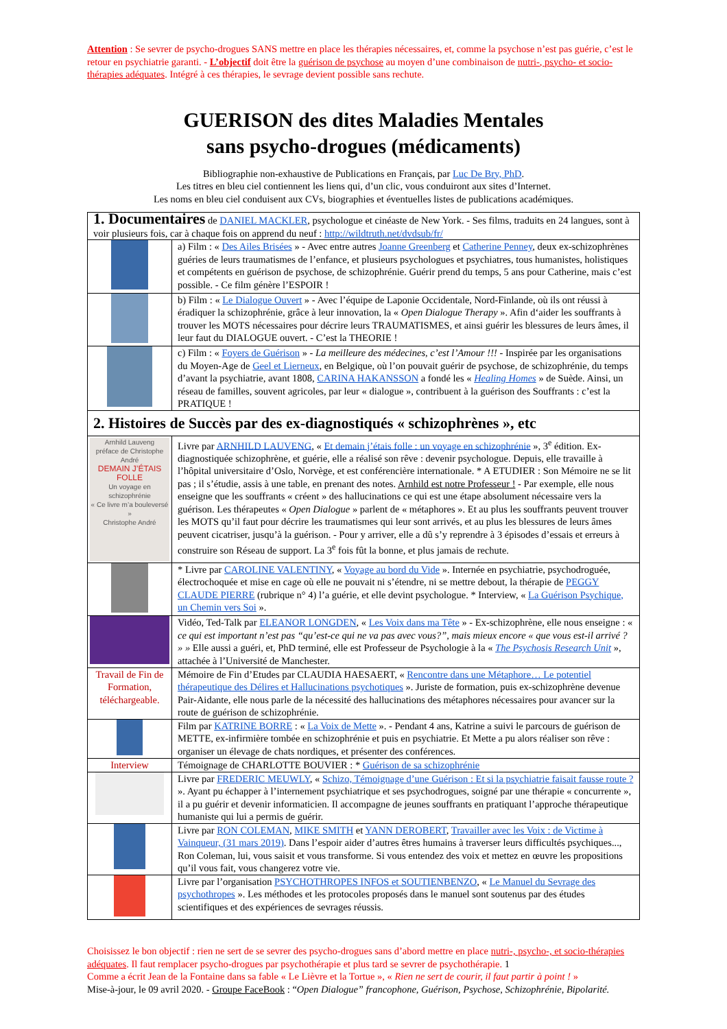Attention : Se sevrer de psycho-drogues SANS mettre en place les thérapies nécessaires, et, comme la psychose n’est pas guérie, c’est le retour en psychiatrie garanti. - L’objectif doit être la guérison de psychose au moyen d’une combinaison de nutri-, psycho- et socio-thérapies adéquates. Intégré à ces thérapies, le sevrage devient possible sans rechute.
GUERISON des dites Maladies Mentales
sans psycho-drogues (médicaments)
Bibliographie non-exhaustive de Publications en Français, par Luc De Bry, PhD.
Les titres en bleu ciel contiennent les liens qui, d’un clic, vous conduiront aux sites d’Internet.
Les noms en bleu ciel conduisent aux CVs, biographies et éventuelles listes de publications académiques.
| 1. Documentaires de DANIEL MACKLER , psychologue et cinéaste de New York. - Ses films, traduits en 24 langues, sont à voir plusieurs fois, car à chaque fois on apprend du neuf : http://wildtruth.net/dvdsub/fr/ | |
| | a) Film : « Des Ailes Brisées » - Avec entre autres Joanne Greenberg et Catherine Penney , deux ex-schizophrènes guéries de leurs traumatismes de l’enfance, et plusieurs psychologues et psychiatres, tous humanistes, holistiques et compétents en guérison de psychose, de schizophrénie. Guérir prend du temps, 5 ans pour Catherine, mais c’est possible. - Ce film génère l’ESPOIR ! |
| | b) Film : « Le Dialogue Ouvert » - Avec l’équipe de Laponie Occidentale, Nord-Finlande, où ils ont réussi à éradiquer la schizophrénie, grâce à leur innovation, la « Open Dialogue Therapy ». Afin d‘aider les souffrants à trouver les MOTS nécessaires pour décrire leurs TRAUMATISMES, et ainsi guérir les blessures de leurs âmes, il leur faut du DIALOGUE ouvert. - C’est la THEORIE ! |
| | c) Film : « Foyers de Guérison » - La meilleure des médecines, c’est l’Amour !!! - Inspirée par les organisations du Moyen-Age de Geel et Lierneux , en Belgique, où l’on pouvait guérir de psychose, de schizophrénie, du temps d’avant la psychiatrie, avant 1808, CARINA HAKANSSON a fondé les « Healing Homes » de Suède. Ainsi, un réseau de familles, souvent agricoles, par leur « dialogue », contribuent à la guérison des Souffrants : c’est la PRATIQUE ! |
| 2. Histoires de Succès par des ex-diagnostiqués « schizophrènes », etc | |
| Arnhild Lauveng préface de Christophe André DEMAIN J’ÉTAIS FOLLE Un voyage en schizophrénie « Ce livre m’a bouleversé » Christophe André | Livre par ARNHILD LAUVENG , « Et demain j’étais folle : un voyage en schizophrénie », 3<sup>e</sup> édition. Ex-diagnostiquée schizophrène, et guérie, elle a réalisé son rêve : devenir psychologue. Depuis, elle travaille à l’hôpital universitaire d’Oslo, Norvège, et est conférencière internationale. * A ETUDIER : Son Mémoire ne se lit pas ; il s’étudie, assis à une table, en prenant des notes. Arnhild est notre Professeur ! - Par exemple, elle nous enseigne que les souffrants « créent » des hallucinations ce qui est une étape absolument nécessaire vers la guérison. Les thérapeutes « Open Dialogue » parlent de « métaphores ». Et au plus les souffrants peuvent trouver les MOTS qu’il faut pour décrire les traumatismes qui leur sont arrivés, et au plus les blessures de leurs âmes peuvent cicatriser, jusqu’à la guérison. - Pour y arriver, elle a dû s’y reprendre à 3 épisodes d’essais et erreurs à construire son Réseau de support. La 3<sup>e</sup> fois fût la bonne, et plus jamais de rechute. |
| | * Livre par CAROLINE VALENTINY , « Voyage au bord du Vide ». Internée en psychiatrie, psychodroguée, électrochoquée et mise en cage où elle ne pouvait ni s’étendre, ni se mettre debout, la thérapie de PEGGY CLAUDE PIERRE (rubrique n° 4) l’a guérie, et elle devint psychologue. * Interview, « La Guérison Psychique, un Chemin vers Soi ». |
| | Vidéo, Ted-Talk par ELEANOR LONGDEN , « Les Voix dans ma Tête » - Ex-schizophrène, elle nous enseigne : « ce qui est important n’est pas “qu’est-ce qui ne va pas avec vous?”, mais mieux encore « que vous est-il arrivé ? » » Elle aussi a guéri, et, PhD terminé, elle est Professeur de Psychologie à la « The Psychosis Research Unit », attachée à l’Université de Manchester. |
| Travail de Fin de Formation, téléchargeable. | Mémoire de Fin d’Etudes par CLAUDIA HAESAERT, « Rencontre dans une Métaphore… Le potentiel thérapeutique des Délires et Hallucinations psychotiques ». Juriste de formation, puis ex-schizophrène devenue Pair-Aidante, elle nous parle de la nécessité des hallucinations des métaphores nécessaires pour avancer sur la route de guérison de schizophrénie. |
| | Film par KATRINE BORRE : « La Voix de Mette ». - Pendant 4 ans, Katrine a suivi le parcours de guérison de METTE, ex-infirmière tombée en schizophrénie et puis en psychiatrie. Et Mette a pu alors réaliser son rêve : organiser un élevage de chats nordiques, et présenter des conférences. |
| Interview | Témoignage de CHARLOTTE BOUVIER : * Guérison de sa schizophrénie |
| | Livre par FREDERIC MEUWLY , « Schizo, Témoignage d’une Guérison : Et si la psychiatrie faisait fausse route ? ». Ayant pu échapper à l’internement psychiatrique et ses psychodrogues, soigné par une thérapie « concurrente », il a pu guérir et devenir informaticien. Il accompagne de jeunes souffrants en pratiquant l’approche thérapeutique humaniste qui lui a permis de guérir. |
| | Livre par RON COLEMAN , MIKE SMITH et YANN DEROBERT , Travailler avec les Voix : de Victime à Vainqueur, (31 mars 2019) . Dans l’espoir aider d’autres êtres humains à traverser leurs difficultés psychiques..., Ron Coleman, lui, vous saisit et vous transforme. Si vous entendez des voix et mettez en œuvre les propositions qu’il vous fait, vous changerez votre vie. |
| | Livre par l’organisation PSYCHOTHROPES INFOS et SOUTIENBENZO , « Le Manuel du Sevrage des psychothropes ». Les méthodes et les protocoles proposés dans le manuel sont soutenus par des études scientifiques et des expériences de sevrages réussis. |
Choisissez le bon objectif : rien ne sert de se sevrer des psycho-drogues sans d’abord mettre en place nutri-, psycho-, et socio-thérapies adéquates. Il faut remplacer psycho-drogues par psychothérapie et plus tard se sevrer de psychothérapie. 1
Comme a écrit Jean de la Fontaine dans sa fable « Le Lièvre et la Tortue », « Rien ne sert de courir, il faut partir à point ! »
Mise-à-jour, le 09 avril 2020. - Groupe FaceBook : “Open Dialogue” francophone, Guérison, Psychose, Schizophrénie, Bipolarité.